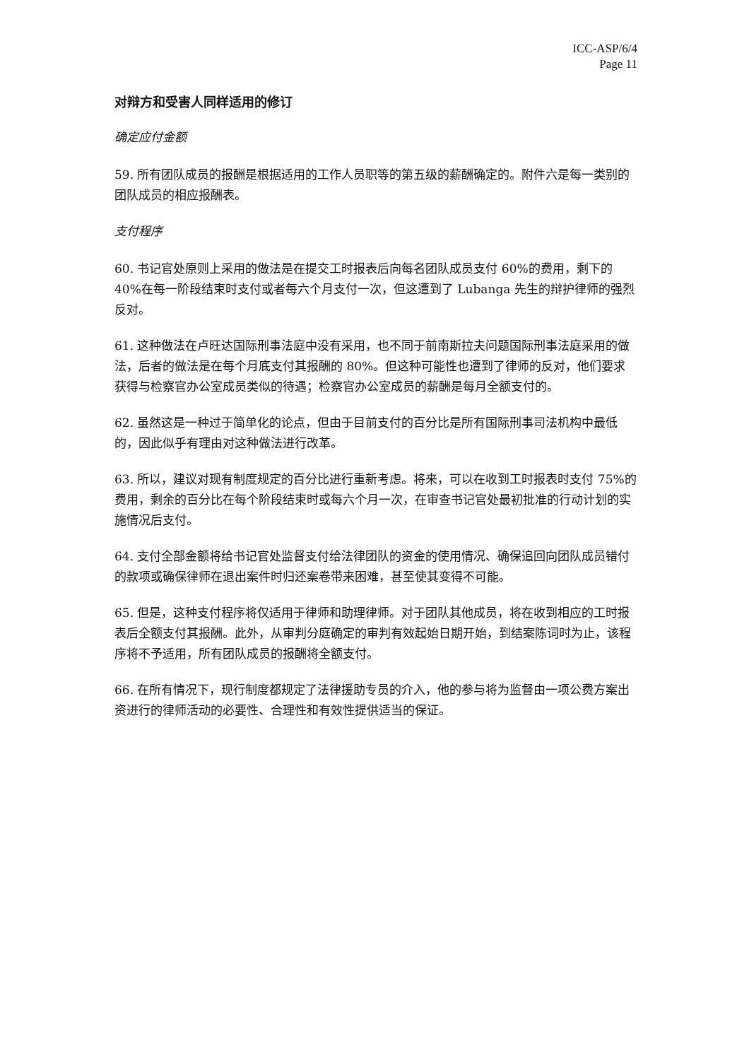ICC-ASP/6/4
Page 11
对辩方和受害人同样适用的修订
确定应付金额
59. 所有团队成员的报酬是根据适用的工作人员职等的第五级的薪酬确定的。附件六是每一类别的团队成员的相应报酬表。
支付程序
60. 书记官处原则上采用的做法是在提交工时报表后向每名团队成员支付 60%的费用，剩下的 40%在每一阶段结束时支付或者每六个月支付一次，但这遭到了 Lubanga 先生的辩护律师的强烈反对。
61. 这种做法在卢旺达国际刑事法庭中没有采用，也不同于前南斯拉夫问题国际刑事法庭采用的做法，后者的做法是在每个月底支付其报酬的 80%。但这种可能性也遭到了律师的反对，他们要求获得与检察官办公室成员类似的待遇；检察官办公室成员的薪酬是每月全额支付的。
62. 虽然这是一种过于简单化的论点，但由于目前支付的百分比是所有国际刑事司法机构中最低的，因此似乎有理由对这种做法进行改革。
63. 所以，建议对现有制度规定的百分比进行重新考虑。将来，可以在收到工时报表时支付 75%的费用，剩余的百分比在每个阶段结束时或每六个月一次，在审查书记官处最初批准的行动计划的实施情况后支付。
64. 支付全部金额将给书记官处监督支付给法律团队的资金的使用情况、确保追回向团队成员错付的款项或确保律师在退出案件时归还案卷带来困难，甚至使其变得不可能。
65. 但是，这种支付程序将仅适用于律师和助理律师。对于团队其他成员，将在收到相应的工时报表后全额支付其报酬。此外，从审判分庭确定的审判有效起始日期开始，到结案陈词时为止，该程序将不予适用，所有团队成员的报酬将全额支付。
66. 在所有情况下，现行制度都规定了法律援助专员的介入，他的参与将为监督由一项公费方案出资进行的律师活动的必要性、合理性和有效性提供适当的保证。